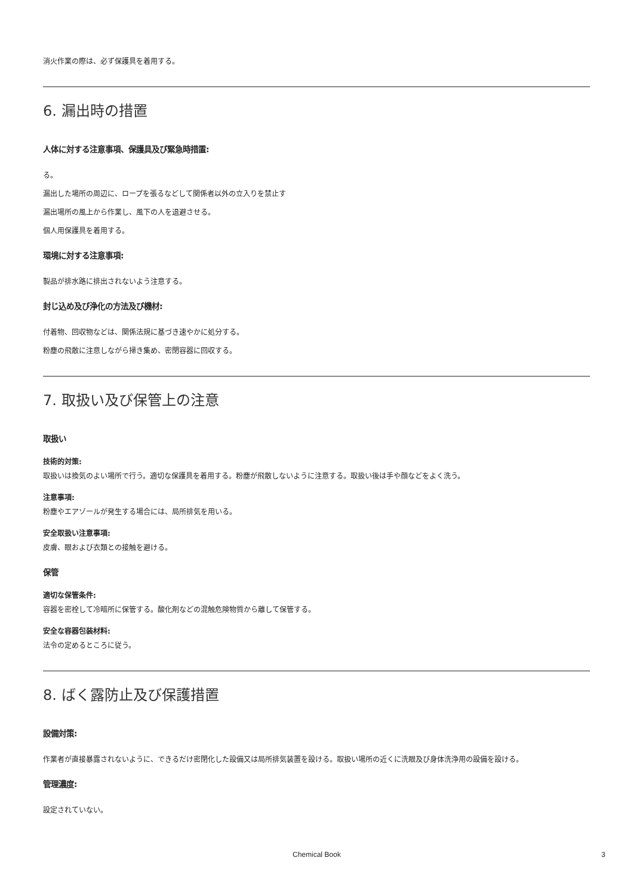消火作業の際は、必ず保護具を着用する。
6. 漏出時の措置
人体に対する注意事項、保護具及び緊急時措置:
る。
漏出した場所の周辺に、ロープを張るなどして関係者以外の立入りを禁止す
漏出場所の風上から作業し、風下の人を退避させる。
個人用保護具を着用する。
環境に対する注意事項:
製品が排水路に排出されないよう注意する。
封じ込め及び浄化の方法及び機材:
付着物、回収物などは、関係法規に基づき速やかに処分する。
粉塵の飛散に注意しながら掃き集め、密閉容器に回収する。
7. 取扱い及び保管上の注意
取扱い
技術的対策:
取扱いは換気のよい場所で行う。適切な保護具を着用する。粉塵が飛散しないように注意する。取扱い後は手や顔などをよく洗う。
注意事項:
粉塵やエアゾールが発生する場合には、局所排気を用いる。
安全取扱い注意事項:
皮膚、眼および衣類との接触を避ける。
保管
適切な保管条件:
容器を密栓して冷暗所に保管する。酸化剤などの混触危険物質から離して保管する。
安全な容器包装材料:
法令の定めるところに従う。
8. ばく露防止及び保護措置
設備対策:
作業者が直接暴露されないように、できるだけ密閉化した設備又は局所排気装置を設ける。取扱い場所の近くに洗眼及び身体洗浄用の設備を設ける。
管理濃度:
設定されていない。
Chemical Book 3